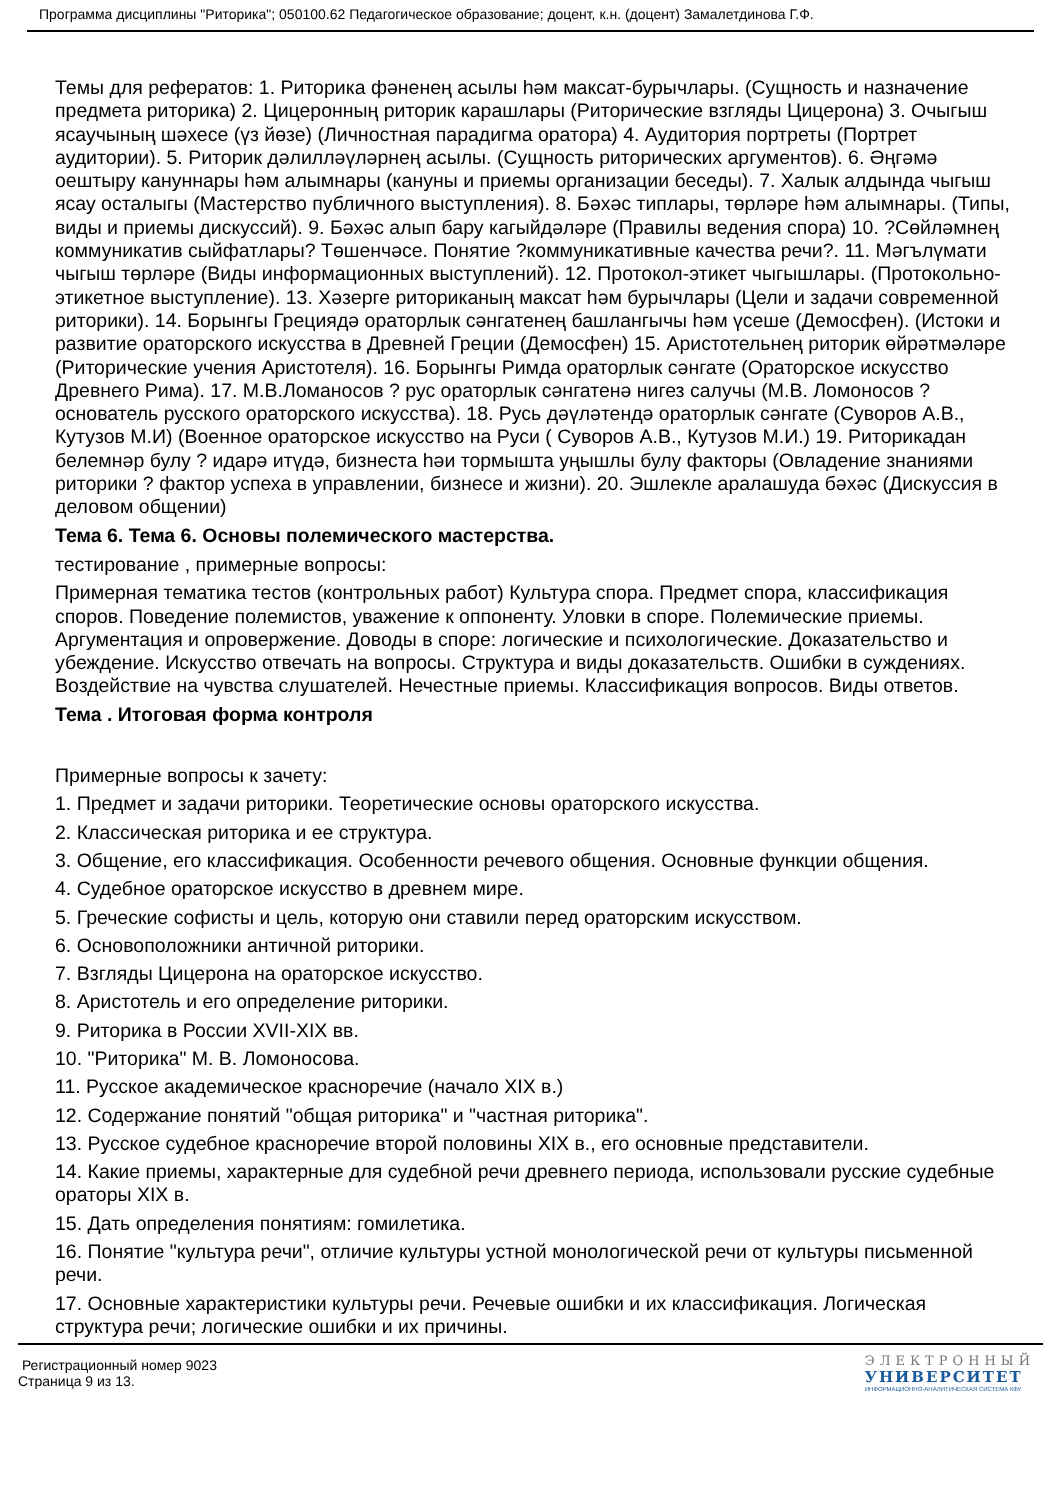Программа дисциплины "Риторика"; 050100.62 Педагогическое образование; доцент, к.н. (доцент) Замалетдинова Г.Ф.
Темы для рефератов: 1. Риторика фәненең асылы һәм максат-бурычлары. (Сущность и назначение предмета риторика) 2. Цицеронның риторик карашлары (Риторические взгляды Цицерона) 3. Очыгыш ясаучының шәхесе (үз йөзе) (Личностная парадигма оратора) 4. Аудитория портреты (Портрет аудитории). 5. Риторик дәлилләүләрнең асылы. (Сущность риторических аргументов). 6. Әңгәмә оештыру кануннары һәм алымнары (кануны и приемы организации беседы). 7. Халык алдында чыгыш ясау осталыгы (Мастерство публичного выступления). 8. Бәхәс типлары, төрләре һәм алымнары. (Типы, виды и приемы дискуссий). 9. Бәхәс алып бару кагыйдәләре (Правилы ведения спора) 10. ?Сөйләмнең коммуникатив сыйфатлары? Төшенчәсе. Понятие ?коммуникативные качества речи?. 11. Мәгълүмати чыгыш төрләре (Виды информационных выступлений). 12. Протокол-этикет чыгышлары. (Протокольно-этикетное выступление). 13. Хәзерге риториканың максат һәм бурычлары (Цели и задачи современной риторики). 14. Борынгы Грециядә ораторлык сәнгатенең башлангычы һәм үсеше (Демосфен). (Истоки и развитие ораторского искусства в Древней Греции (Демосфен) 15. Аристотельнең риторик өйрәтмәләре (Риторические учения Аристотеля). 16. Борынгы Римда ораторлык сәнгате (Ораторское искусство Древнего Рима). 17. М.В.Ломаносов ? рус ораторлык сәнгатенә нигез салучы (М.В. Ломоносов ? основатель русского ораторского искусства). 18. Русь дәүләтендә ораторлык сәнгате (Суворов А.В., Кутузов М.И) (Военное ораторское искусство на Руси ( Суворов А.В., Кутузов М.И.) 19. Риторикадан белемнәр булу ? идарә итүдә, бизнеста һәи тормышта уңышлы булу факторы (Овладение знаниями риторики ? фактор успеха в управлении, бизнесе и жизни). 20. Эшлекле аралашуда бәхәс (Дискуссия в деловом общении)
Тема 6. Тема 6. Основы полемического мастерства.
тестирование , примерные вопросы:
Примерная тематика тестов (контрольных работ) Культура спора. Предмет спора, классификация споров. Поведение полемистов, уважение к оппоненту. Уловки в споре. Полемические приемы. Аргументация и опровержение. Доводы в споре: логические и психологические. Доказательство и убеждение. Искусство отвечать на вопросы. Структура и виды доказательств. Ошибки в суждениях. Воздействие на чувства слушателей. Нечестные приемы. Классификация вопросов. Виды ответов.
Тема . Итоговая форма контроля
Примерные вопросы к зачету:
1. Предмет и задачи риторики. Теоретические основы ораторского искусства.
2. Классическая риторика и ее структура.
3. Общение, его классификация. Особенности речевого общения. Основные функции общения.
4. Судебное ораторское искусство в древнем мире.
5. Греческие софисты и цель, которую они ставили перед ораторским искусством.
6. Основоположники античной риторики.
7. Взгляды Цицерона на ораторское искусство.
8. Аристотель и его определение риторики.
9. Риторика в России XVII-XIX вв.
10. "Риторика" М. В. Ломоносова.
11. Русское академическое красноречие (начало XIX в.)
12. Содержание понятий "общая риторика" и "частная риторика".
13. Русское судебное красноречие второй половины XIX в., его основные представители.
14. Какие приемы, характерные для судебной речи древнего периода, использовали русские судебные ораторы XIX в.
15. Дать определения понятиям: гомилетика.
16. Понятие "культура речи", отличие культуры устной монологической речи от культуры письменной речи.
17. Основные характеристики культуры речи. Речевые ошибки и их классификация. Логическая структура речи; логические ошибки и их причины.
Регистрационный номер 9023
Страница 9 из 13.
ЭЛЕКТРОННЫЙ
УНИВЕРСИТЕТ
ИНФОРМАЦИОННО-АНАЛИТИЧЕСКАЯ СИСТЕМА КФУ